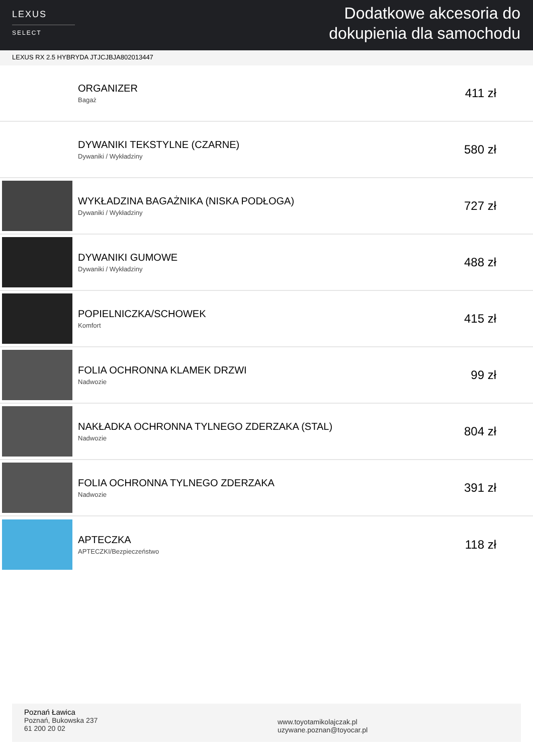LEXUS
SELECT
Dodatkowe akcesoria do
dokupienia dla samochodu
LEXUS RX 2.5 HYBRYDA JTJCJBJA802013447
ORGANIZER
Bagaż
411 zł
DYWANIKI TEKSTYLNE (CZARNE)
Dywaniki / Wykładziny
580 zł
WYKŁADZINA BAGAŻNIKA (NISKA PODŁOGA)
Dywaniki / Wykładziny
727 zł
DYWANIKI GUMOWE
Dywaniki / Wykładziny
488 zł
POPIELNICZKA/SCHOWEK
Komfort
415 zł
FOLIA OCHRONNA KLAMEK DRZWI
Nadwozie
99 zł
NAKŁADKA OCHRONNA TYLNEGO ZDERZAKA (STAL)
Nadwozie
804 zł
FOLIA OCHRONNA TYLNEGO ZDERZAKA
Nadwozie
391 zł
APTECZKA
APTECZKI/Bezpieczeństwo
118 zł
Poznań Ławica
Poznań, Bukowska 237
61 200 20 02
www.toyotamikolajczak.pl
uzywane.poznan@toyocar.pl